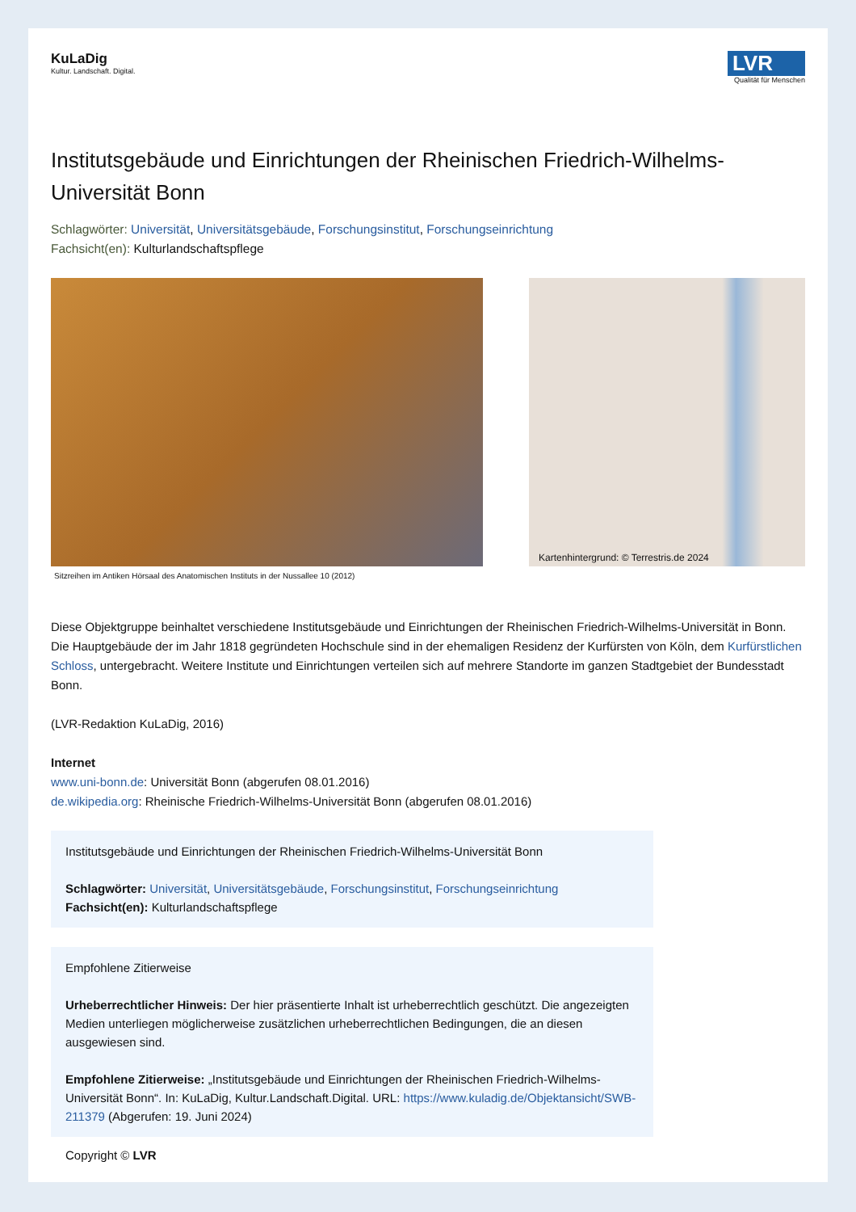KuLaDig
Kultur. Landschaft. Digital.
LVR
Qualität für Menschen
Institutsgebäude und Einrichtungen der Rheinischen Friedrich-Wilhelms-Universität Bonn
Schlagwörter: Universität, Universitätsgebäude, Forschungsinstitut, Forschungseinrichtung
Fachsicht(en): Kulturlandschaftspflege
Sitzreihen im Antiken Hörsaal des Anatomischen Instituts in der Nussallee 10 (2012)
Kartenhintergrund: © Terrestris.de 2024
Diese Objektgruppe beinhaltet verschiedene Institutsgebäude und Einrichtungen der Rheinischen Friedrich-Wilhelms-Universität in Bonn.
Die Hauptgebäude der im Jahr 1818 gegründeten Hochschule sind in der ehemaligen Residenz der Kurfürsten von Köln, dem Kurfürstlichen Schloss, untergebracht. Weitere Institute und Einrichtungen verteilen sich auf mehrere Standorte im ganzen Stadtgebiet der Bundesstadt Bonn.
(LVR-Redaktion KuLaDig, 2016)
Internet
www.uni-bonn.de: Universität Bonn (abgerufen 08.01.2016)
de.wikipedia.org: Rheinische Friedrich-Wilhelms-Universität Bonn (abgerufen 08.01.2016)
Institutsgebäude und Einrichtungen der Rheinischen Friedrich-Wilhelms-Universität Bonn
Schlagwörter: Universität, Universitätsgebäude, Forschungsinstitut, Forschungseinrichtung
Fachsicht(en): Kulturlandschaftspflege
Empfohlene Zitierweise
Urheberrechtlicher Hinweis: Der hier präsentierte Inhalt ist urheberrechtlich geschützt. Die angezeigten Medien unterliegen möglicherweise zusätzlichen urheberrechtlichen Bedingungen, die an diesen ausgewiesen sind.
Empfohlene Zitierweise: „Institutsgebäude und Einrichtungen der Rheinischen Friedrich-Wilhelms-Universität Bonn“. In: KuLaDig, Kultur.Landschaft.Digital. URL: https://www.kuladig.de/Objektansicht/SWB-211379 (Abgerufen: 19. Juni 2024)
Copyright © LVR